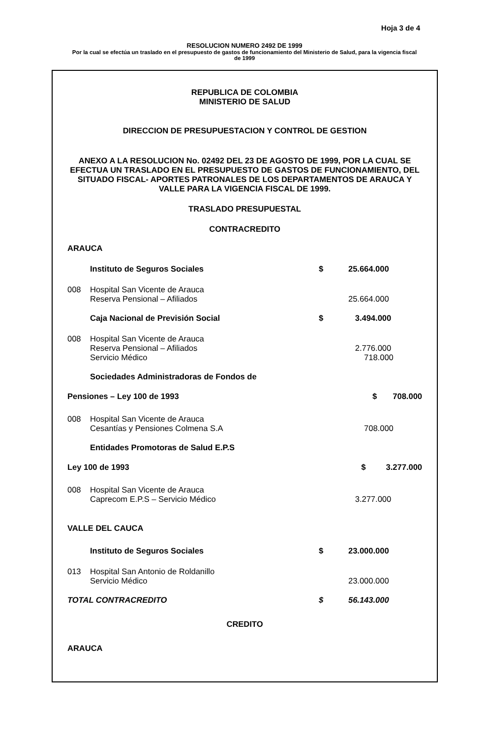Hoja 3 de 4
RESOLUCION NUMERO 2492 DE 1999
Por la cual se efectúa un traslado en el presupuesto de gastos de funcionamiento del Ministerio de Salud, para la vigencia fiscal de 1999
REPUBLICA DE COLOMBIA
MINISTERIO DE SALUD
DIRECCION DE PRESUPUESTACION Y CONTROL DE GESTION
ANEXO A LA RESOLUCION No. 02492 DEL 23 DE AGOSTO DE 1999, POR LA CUAL SE EFECTUA UN TRASLADO EN EL PRESUPUESTO DE GASTOS DE FUNCIONAMIENTO, DEL SITUADO FISCAL- APORTES PATRONALES DE LOS DEPARTAMENTOS DE ARAUCA Y VALLE PARA LA VIGENCIA FISCAL DE 1999.
TRASLADO PRESUPUESTAL
CONTRACREDITO
| ARAUCA | | | |
| | Instituto de Seguros Sociales | $ | 25.664.000 |
| 008 | Hospital San Vicente de Arauca Reserva Pensional – Afiliados | | 25.664.000 |
| | Caja Nacional de Previsión Social | $ | 3.494.000 |
| 008 | Hospital San Vicente de Arauca Reserva Pensional – Afiliados Servicio Médico | | 2.776.000 718.000 |
| | Sociedades Administradoras de Fondos de | | |
| Pensiones – Ley 100 de 1993 | | $ 708.000 | |
| 008 | Hospital San Vicente de Arauca Cesantías y Pensiones Colmena S.A | | 708.000 |
| | Entidades Promotoras de Salud E.P.S | | |
| Ley 100 de 1993 | | $ 3.277.000 | |
| 008 | Hospital San Vicente de Arauca Caprecom E.P.S – Servicio Médico | | 3.277.000 |
| VALLE DEL CAUCA | | | |
| | Instituto de Seguros Sociales | $ | 23.000.000 |
| 013 | Hospital San Antonio de Roldanillo Servicio Médico | | 23.000.000 |
| TOTAL CONTRACREDITO | | $ | 56.143.000 |
CREDITO
ARAUCA